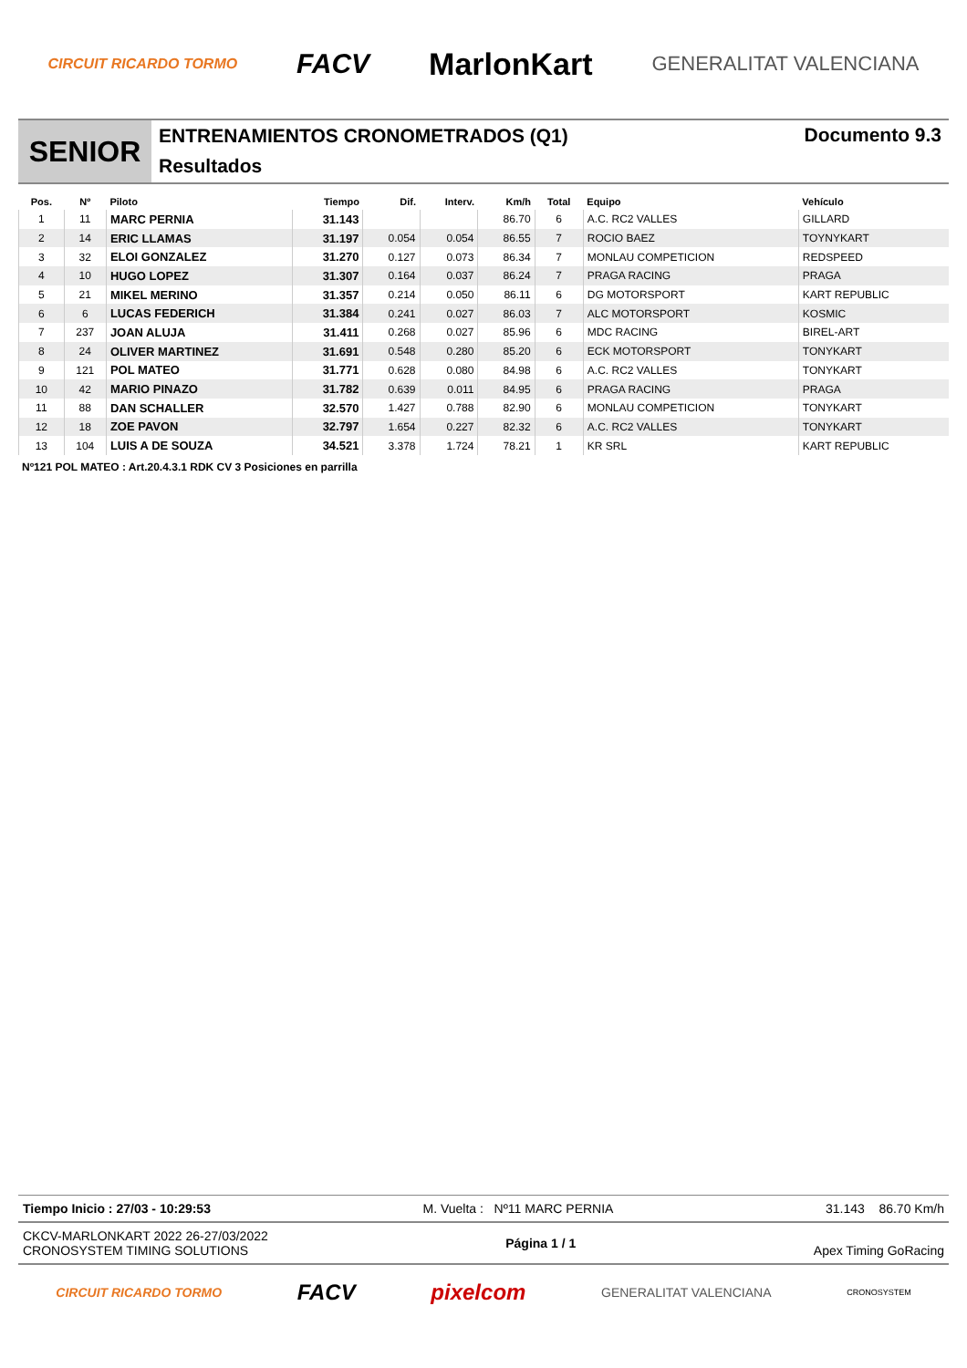CIRCUIT RICARDO TORMO FACV MarlonKart GENERALITAT VALENCIANA
SENIOR
ENTRENAMIENTOS CRONOMETRADOS (Q1)
Resultados
Documento 9.3
| Pos. | Nº | Piloto | Tiempo | Dif. | Interv. | Km/h | Total | Equipo | Vehículo |
| --- | --- | --- | --- | --- | --- | --- | --- | --- | --- |
| 1 | 11 | MARC PERNIA | 31.143 | | | 86.70 | 6 | A.C. RC2 VALLES | GILLARD |
| 2 | 14 | ERIC LLAMAS | 31.197 | 0.054 | 0.054 | 86.55 | 7 | ROCIO BAEZ | TOYNYKART |
| 3 | 32 | ELOI GONZALEZ | 31.270 | 0.127 | 0.073 | 86.34 | 7 | MONLAU COMPETICION | REDSPEED |
| 4 | 10 | HUGO LOPEZ | 31.307 | 0.164 | 0.037 | 86.24 | 7 | PRAGA RACING | PRAGA |
| 5 | 21 | MIKEL MERINO | 31.357 | 0.214 | 0.050 | 86.11 | 6 | DG MOTORSPORT | KART REPUBLIC |
| 6 | 6 | LUCAS FEDERICH | 31.384 | 0.241 | 0.027 | 86.03 | 7 | ALC MOTORSPORT | KOSMIC |
| 7 | 237 | JOAN ALUJA | 31.411 | 0.268 | 0.027 | 85.96 | 6 | MDC RACING | BIREL-ART |
| 8 | 24 | OLIVER MARTINEZ | 31.691 | 0.548 | 0.280 | 85.20 | 6 | ECK MOTORSPORT | TONYKART |
| 9 | 121 | POL MATEO | 31.771 | 0.628 | 0.080 | 84.98 | 6 | A.C. RC2 VALLES | TONYKART |
| 10 | 42 | MARIO PINAZO | 31.782 | 0.639 | 0.011 | 84.95 | 6 | PRAGA RACING | PRAGA |
| 11 | 88 | DAN SCHALLER | 32.570 | 1.427 | 0.788 | 82.90 | 6 | MONLAU COMPETICION | TONYKART |
| 12 | 18 | ZOE PAVON | 32.797 | 1.654 | 0.227 | 82.32 | 6 | A.C. RC2 VALLES | TONYKART |
| 13 | 104 | LUIS A DE SOUZA | 34.521 | 3.378 | 1.724 | 78.21 | 1 | KR SRL | KART REPUBLIC |
Nº121 POL MATEO : Art.20.4.3.1 RDK CV 3 Posiciones en parrilla
Tiempo Inicio : 27/03 - 10:29:53 M. Vuelta : Nº11 MARC PERNIA 31.143 86.70 Km/h
CKCV-MARLONKART 2022 26-27/03/2022
CRONOSYSTEM TIMING SOLUTIONS
Página 1 / 1
Apex Timing GoRacing
CIRCUIT RICARDO TORMO FACV pixelcom GENERALITAT VALENCIANA CRONOSYSTEM